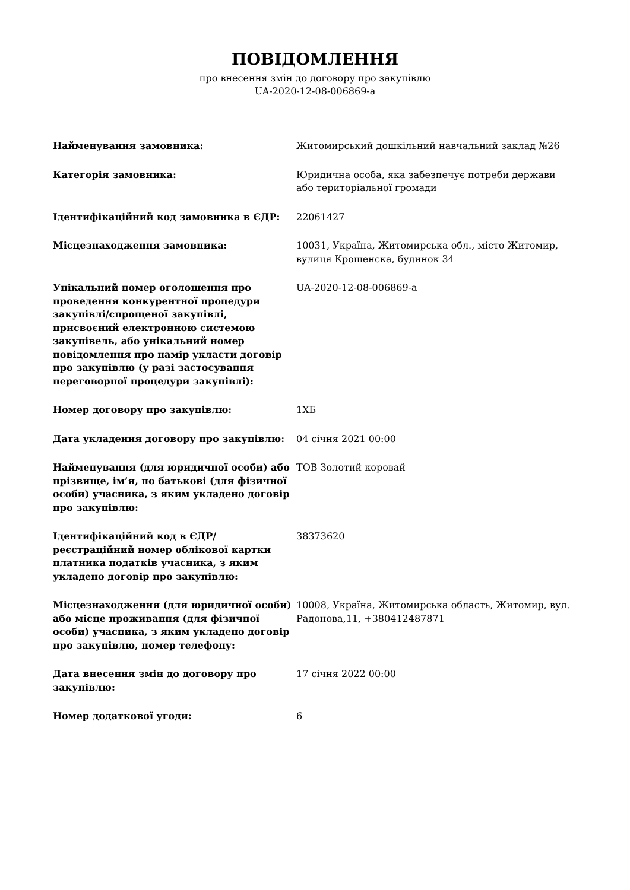ПОВІДОМЛЕННЯ
про внесення змін до договору про закупівлю
UA-2020-12-08-006869-a
| Найменування замовника: | Житомирський дошкільний навчальний заклад №26 |
| Категорія замовника: | Юридична особа, яка забезпечує потреби держави або територіальної громади |
| Ідентифікаційний код замовника в ЄДР: | 22061427 |
| Місцезнаходження замовника: | 10031, Україна, Житомирська обл., місто Житомир, вулиця Крошенска, будинок 34 |
| Унікальний номер оголошення про проведення конкурентної процедури закупівлі/спрощеної закупівлі, присвоєний електронною системою закупівель, або унікальний номер повідомлення про намір укласти договір про закупівлю (у разі застосування переговорної процедури закупівлі): | UA-2020-12-08-006869-a |
| Номер договору про закупівлю: | 1ХБ |
| Дата укладення договору про закупівлю: | 04 січня 2021 00:00 |
| Найменування (для юридичної особи) або прізвище, ім’я, по батькові (для фізичної особи) учасника, з яким укладено договір про закупівлю: | ТОВ Золотий коровай |
| Ідентифікаційний код в ЄДР/реєстраційний номер облікової картки платника податків учасника, з яким укладено договір про закупівлю: | 38373620 |
| Місцезнаходження (для юридичної особи) або місце проживання (для фізичної особи) учасника, з яким укладено договір про закупівлю, номер телефону: | 10008, Україна, Житомирська область, Житомир, вул. Радонова,11, +380412487871 |
| Дата внесення змін до договору про закупівлю: | 17 січня 2022 00:00 |
| Номер додаткової угоди: | 6 |